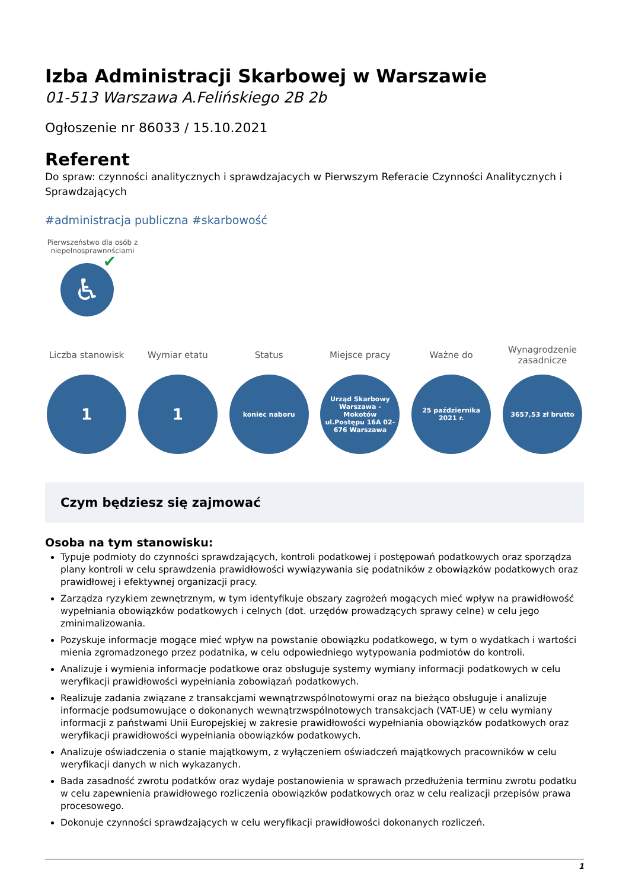Izba Administracji Skarbowej w Warszawie
01-513 Warszawa A.Felińskiego 2B 2b
Ogłoszenie nr 86033 / 15.10.2021
Referent
Do spraw: czynności analitycznych i sprawdzajacych w Pierwszym Referacie Czynności Analitycznych i Sprawdzających
#administracja publiczna #skarbowość
Pierwszeństwo dla osób z niepełnosprawnościami
♿
✔
Liczba stanowisk
1
Wymiar etatu
1
Status
koniec naboru
Miejsce pracy
Urząd Skarbowy Warszawa - Mokotów ul.Postępu 16A 02-676 Warszawa
Ważne do
25 października 2021 r.
Wynagrodzenie zasadnicze
3657,53 zł brutto
Czym będziesz się zajmować
Osoba na tym stanowisku:
Typuje podmioty do czynności sprawdzających, kontroli podatkowej i postępowań podatkowych oraz sporządza plany kontroli w celu sprawdzenia prawidłowości wywiązywania się podatników z obowiązków podatkowych oraz prawidłowej i efektywnej organizacji pracy.
Zarządza ryzykiem zewnętrznym, w tym identyfikuje obszary zagrożeń mogących mieć wpływ na prawidłowość wypełniania obowiązków podatkowych i celnych (dot. urzędów prowadzących sprawy celne) w celu jego zminimalizowania.
Pozyskuje informacje mogące mieć wpływ na powstanie obowiązku podatkowego, w tym o wydatkach i wartości mienia zgromadzonego przez podatnika, w celu odpowiedniego wytypowania podmiotów do kontroli.
Analizuje i wymienia informacje podatkowe oraz obsługuje systemy wymiany informacji podatkowych w celu weryfikacji prawidłowości wypełniania zobowiązań podatkowych.
Realizuje zadania związane z transakcjami wewnątrzwspólnotowymi oraz na bieżąco obsługuje i analizuje informacje podsumowujące o dokonanych wewnątrzwspólnotowych transakcjach (VAT-UE) w celu wymiany informacji z państwami Unii Europejskiej w zakresie prawidłowości wypełniania obowiązków podatkowych oraz weryfikacji prawidłowości wypełniania obowiązków podatkowych.
Analizuje oświadczenia o stanie majątkowym, z wyłączeniem oświadczeń majątkowych pracowników w celu weryfikacji danych w nich wykazanych.
Bada zasadność zwrotu podatków oraz wydaje postanowienia w sprawach przedłużenia terminu zwrotu podatku w celu zapewnienia prawidłowego rozliczenia obowiązków podatkowych oraz w celu realizacji przepisów prawa procesowego.
Dokonuje czynności sprawdzających w celu weryfikacji prawidłowości dokonanych rozliczeń.
1